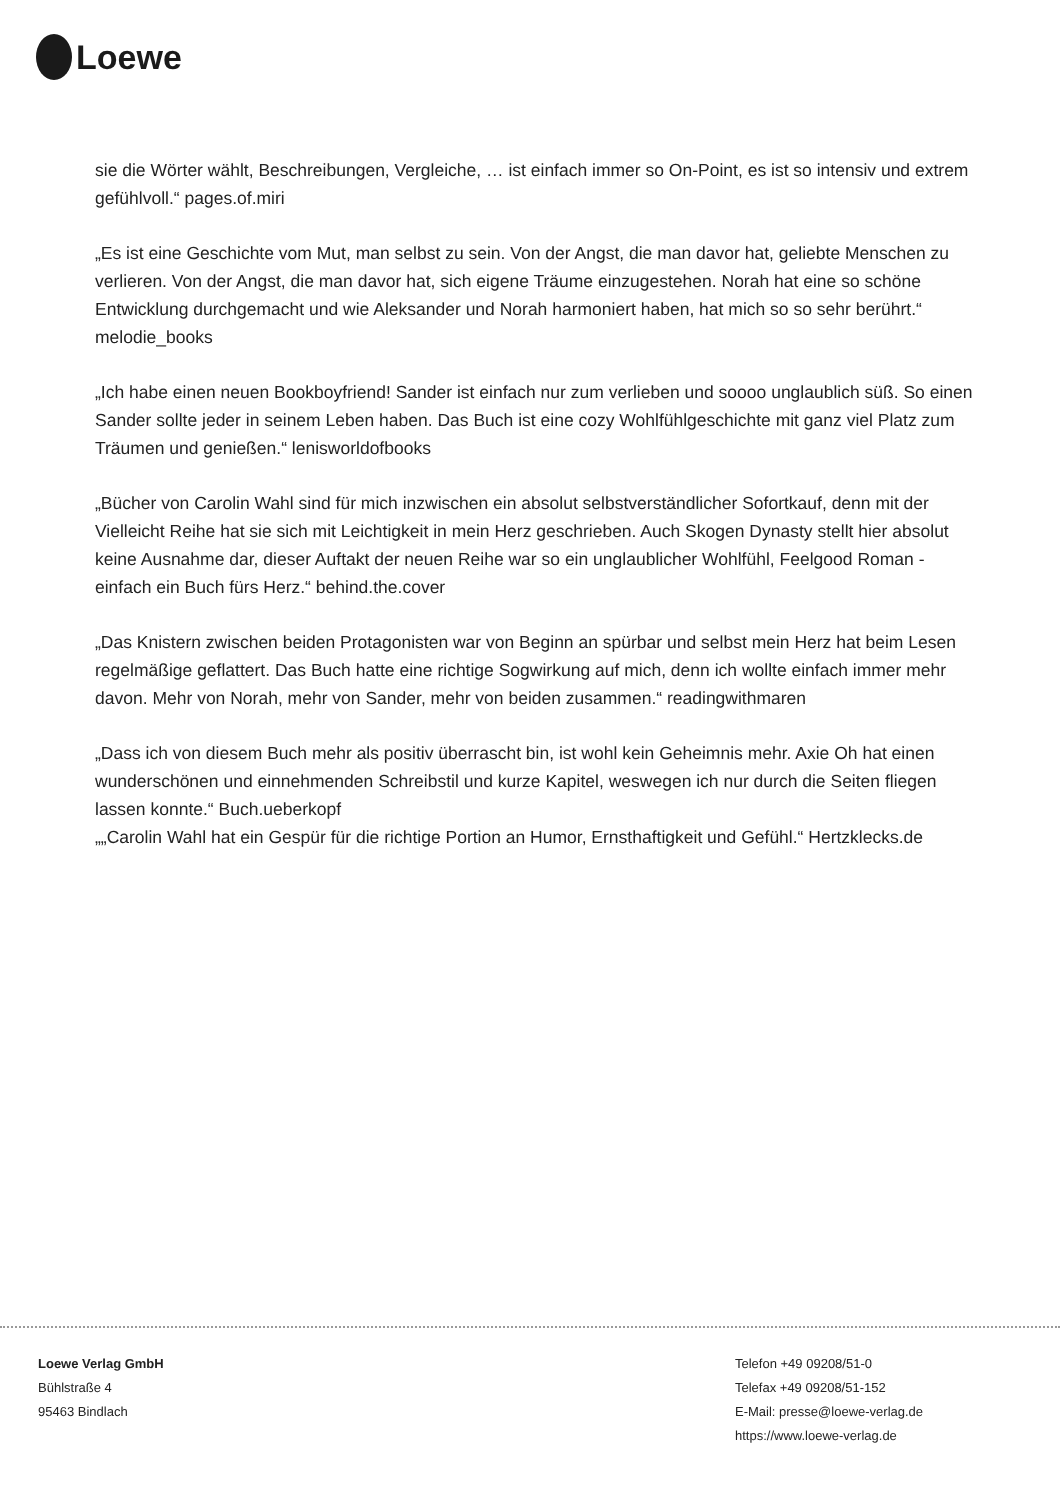Loewe
sie die Wörter wählt, Beschreibungen, Vergleiche, … ist einfach immer so On-Point, es ist so intensiv und extrem gefühlvoll.“ pages.of.miri
„Es ist eine Geschichte vom Mut, man selbst zu sein. Von der Angst, die man davor hat, geliebte Menschen zu verlieren. Von der Angst, die man davor hat, sich eigene Träume einzugestehen. Norah hat eine so schöne Entwicklung durchgemacht und wie Aleksander und Norah harmoniert haben, hat mich so so sehr berührt.“ melodie_books
„Ich habe einen neuen Bookboyfriend! Sander ist einfach nur zum verlieben und soooo unglaublich süß. So einen Sander sollte jeder in seinem Leben haben. Das Buch ist eine cozy Wohlfühlgeschichte mit ganz viel Platz zum Träumen und genießen.“ lenisworldofbooks
„Bücher von Carolin Wahl sind für mich inzwischen ein absolut selbstverständlicher Sofortkauf, denn mit der Vielleicht Reihe hat sie sich mit Leichtigkeit in mein Herz geschrieben. Auch Skogen Dynasty stellt hier absolut keine Ausnahme dar, dieser Auftakt der neuen Reihe war so ein unglaublicher Wohlfühl, Feelgood Roman - einfach ein Buch fürs Herz.“ behind.the.cover
„Das Knistern zwischen beiden Protagonisten war von Beginn an spürbar und selbst mein Herz hat beim Lesen regelmäßige geflattert. Das Buch hatte eine richtige Sogwirkung auf mich, denn ich wollte einfach immer mehr davon. Mehr von Norah, mehr von Sander, mehr von beiden zusammen.“ readingwithmaren
„Dass ich von diesem Buch mehr als positiv überrascht bin, ist wohl kein Geheimnis mehr. Axie Oh hat einen wunderschönen und einnehmenden Schreibstil und kurze Kapitel, weswegen ich nur durch die Seiten fliegen lassen konnte.“ Buch.ueberkopf
„„Carolin Wahl hat ein Gespür für die richtige Portion an Humor, Ernsthaftigkeit und Gefühl.“ Hertzklecks.de
Loewe Verlag GmbH
Bühlstraße 4
95463 Bindlach
Telefon +49 09208/51-0
Telefax +49 09208/51-152
E-Mail: presse@loewe-verlag.de
https://www.loewe-verlag.de